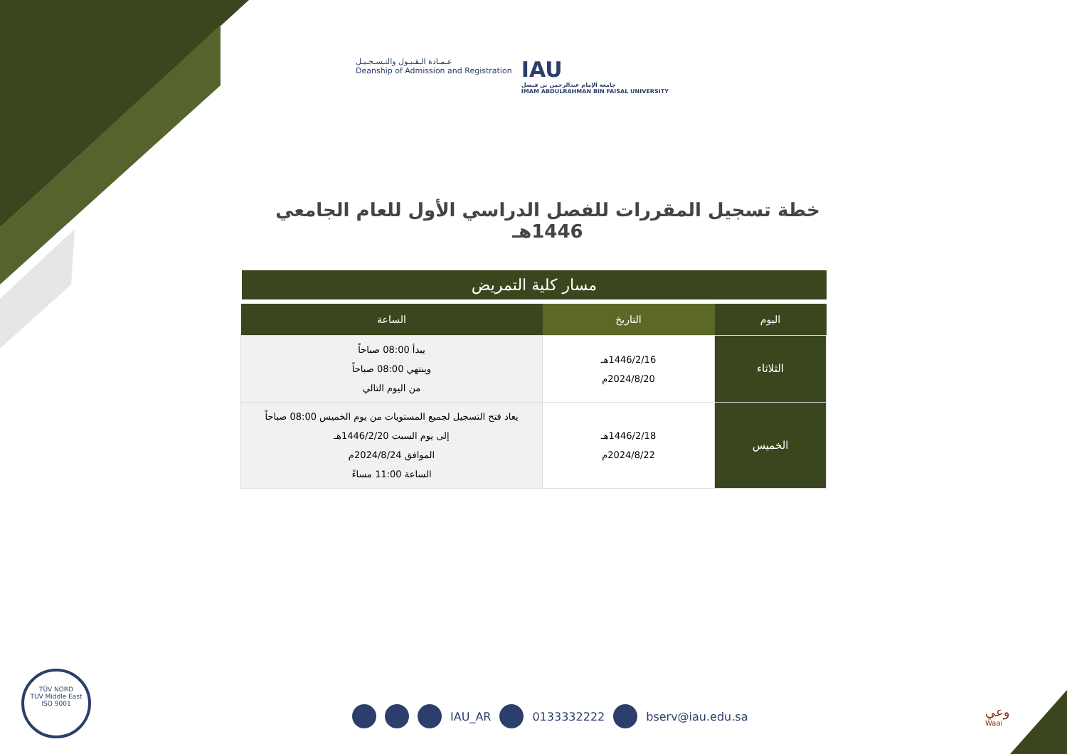عـمـادة الـقـبـول والتـسـجـيـل
Deanship of Admission and Registration
IAU
جامعة الإمام عبدالرحمن بن فيصل
IMAM ABDULRAHMAN BIN FAISAL UNIVERSITY
خطة تسجيل المقررات للفصل الدراسي الأول للعام الجامعي 1446هـ
مسار كلية التمريض
| اليوم | التاريخ | الساعة |
| --- | --- | --- |
| الثلاثاء | 1446/2/16هـ 2024/8/20م | يبدأ 08:00 صباحاً وينتهي 08:00 صباحاً من اليوم التالي |
| الخميس | 1446/2/18هـ 2024/8/22م | يعاد فتح التسجيل لجميع المستويات من يوم الخميس 08:00 صباحاً إلى يوم السبت 1446/2/20هـ الموافق 2024/8/24م الساعة 11:00 مساءً |
IAU_AR 0133332222 bserv@iau.edu.sa
TÜV NORD
TUV Middle East
ISO 9001
وعي
Waai